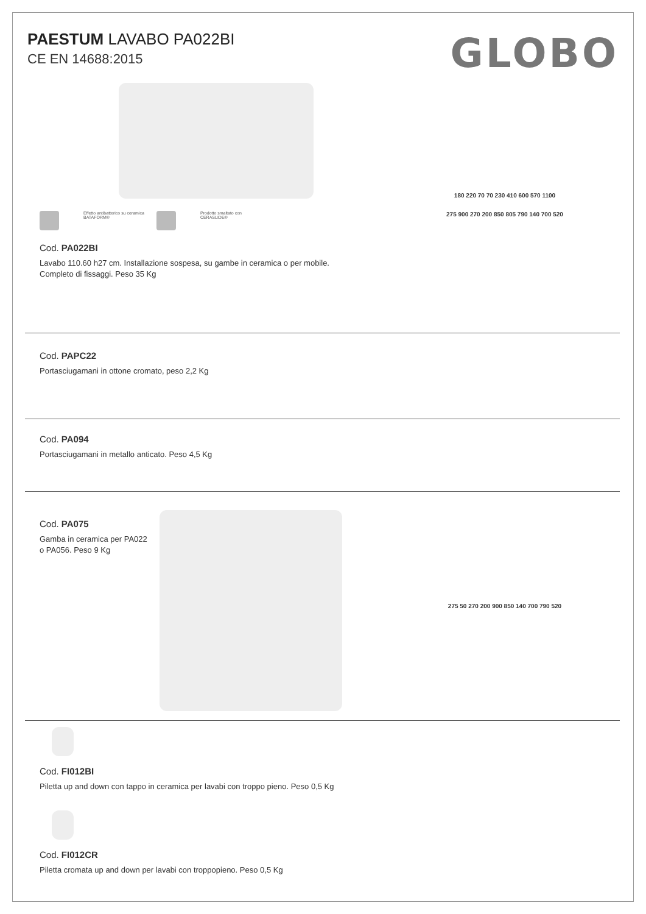PAESTUM LAVABO PA022BI
CE EN 14688:2015
GLOBO
Effetto antibatterico su ceramica
BATAFORM®
Prodotto smaltato con
CERASLIDE®
Cod. PA022BI
Lavabo 110.60 h27 cm. Installazione sospesa, su gambe in ceramica o per mobile.
Completo di fissaggi. Peso 35 Kg
180 220 70 70 230 410 600 570 1100
275 900 270 200 850 805 790 140 700 520
Cod. PAPC22
Portasciugamani in ottone cromato, peso 2,2 Kg
Cod. PA094
Portasciugamani in metallo anticato. Peso 4,5 Kg
Cod. PA075
Gamba in ceramica per PA022
o PA056. Peso 9 Kg
275 50 270 200 900 850 140 700 790 520
Cod. FI012BI
Piletta up and down con tappo in ceramica per lavabi con troppo pieno. Peso 0,5 Kg
Cod. FI012CR
Piletta cromata up and down per lavabi con troppopieno. Peso 0,5 Kg